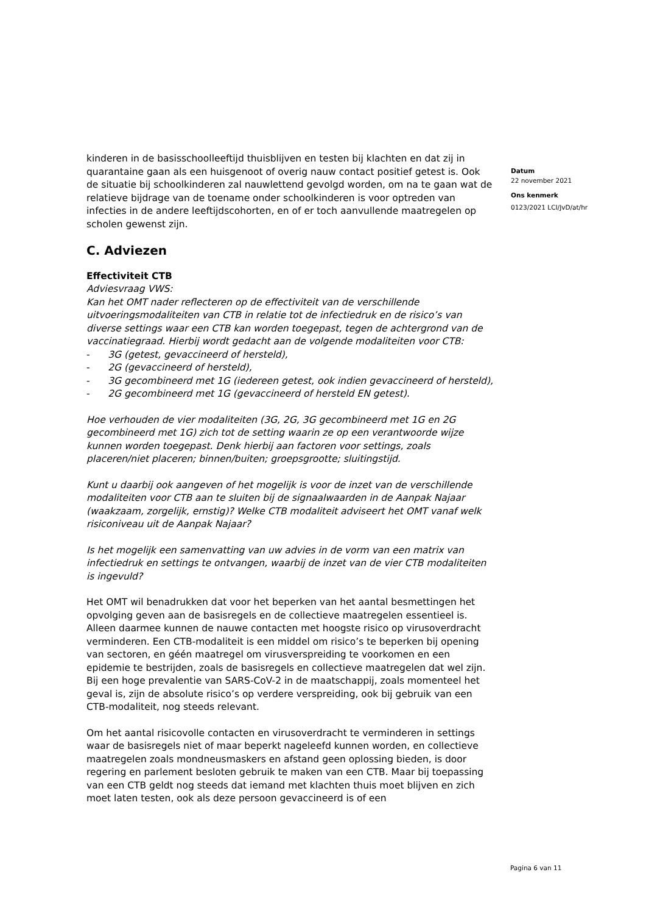kinderen in de basisschoolleeftijd thuisblijven en testen bij klachten en dat zij in quarantaine gaan als een huisgenoot of overig nauw contact positief getest is. Ook de situatie bij schoolkinderen zal nauwlettend gevolgd worden, om na te gaan wat de relatieve bijdrage van de toename onder schoolkinderen is voor optreden van infecties in de andere leeftijdscohorten, en of er toch aanvullende maatregelen op scholen gewenst zijn.
C. Adviezen
Effectiviteit CTB
Adviesvraag VWS:
Kan het OMT nader reflecteren op de effectiviteit van de verschillende uitvoeringsmodaliteiten van CTB in relatie tot de infectiedruk en de risico’s van diverse settings waar een CTB kan worden toegepast, tegen de achtergrond van de vaccinatiegraad. Hierbij wordt gedacht aan de volgende modaliteiten voor CTB:
- 3G (getest, gevaccineerd of hersteld),
- 2G (gevaccineerd of hersteld),
- 3G gecombineerd met 1G (iedereen getest, ook indien gevaccineerd of hersteld),
- 2G gecombineerd met 1G (gevaccineerd of hersteld EN getest).
Hoe verhouden de vier modaliteiten (3G, 2G, 3G gecombineerd met 1G en 2G gecombineerd met 1G) zich tot de setting waarin ze op een verantwoorde wijze kunnen worden toegepast. Denk hierbij aan factoren voor settings, zoals placeren/niet placeren; binnen/buiten; groepsgrootte; sluitingstijd.
Kunt u daarbij ook aangeven of het mogelijk is voor de inzet van de verschillende modaliteiten voor CTB aan te sluiten bij de signaalwaarden in de Aanpak Najaar (waakzaam, zorgelijk, ernstig)? Welke CTB modaliteit adviseert het OMT vanaf welk risiconiveau uit de Aanpak Najaar?
Is het mogelijk een samenvatting van uw advies in de vorm van een matrix van infectiedruk en settings te ontvangen, waarbij de inzet van de vier CTB modaliteiten is ingevuld?
Het OMT wil benadrukken dat voor het beperken van het aantal besmettingen het opvolging geven aan de basisregels en de collectieve maatregelen essentieel is. Alleen daarmee kunnen de nauwe contacten met hoogste risico op virusoverdracht verminderen. Een CTB-modaliteit is een middel om risico’s te beperken bij opening van sectoren, en géén maatregel om virusverspreiding te voorkomen en een epidemie te bestrijden, zoals de basisregels en collectieve maatregelen dat wel zijn. Bij een hoge prevalentie van SARS-CoV-2 in de maatschappij, zoals momenteel het geval is, zijn de absolute risico’s op verdere verspreiding, ook bij gebruik van een CTB-modaliteit, nog steeds relevant.
Om het aantal risicovolle contacten en virusoverdracht te verminderen in settings waar de basisregels niet of maar beperkt nageleefd kunnen worden, en collectieve maatregelen zoals mondneusmaskers en afstand geen oplossing bieden, is door regering en parlement besloten gebruik te maken van een CTB. Maar bij toepassing van een CTB geldt nog steeds dat iemand met klachten thuis moet blijven en zich moet laten testen, ook als deze persoon gevaccineerd is of een
Datum
22 november 2021
Ons kenmerk
0123/2021 LCI/JvD/at/hr
Pagina 6 van 11